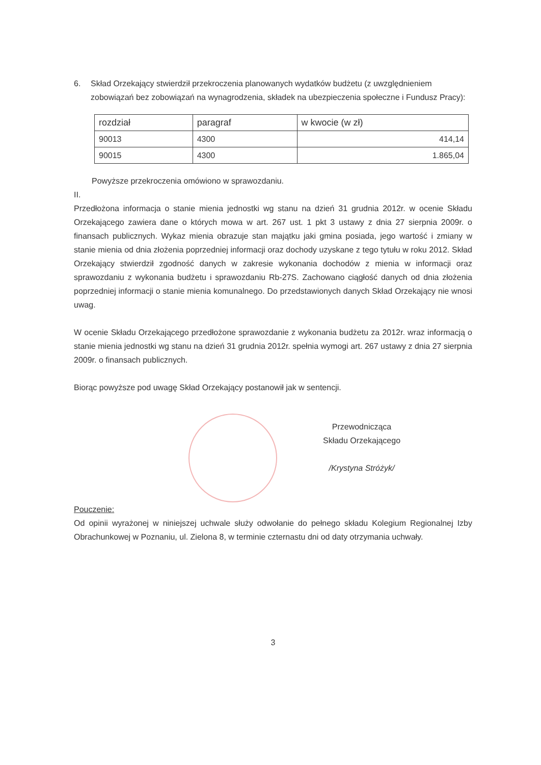6. Skład Orzekający stwierdził przekroczenia planowanych wydatków budżetu (z uwzględnieniem zobowiązań bez zobowiązań na wynagrodzenia, składek na ubezpieczenia społeczne i Fundusz Pracy):
| rozdział | paragraf | w kwocie (w zł) |
| --- | --- | --- |
| 90013 | 4300 | 414,14 |
| 90015 | 4300 | 1.865,04 |
Powyższe przekroczenia omówiono w sprawozdaniu.
II.
Przedłożona informacja o stanie mienia jednostki wg stanu na dzień 31 grudnia 2012r. w ocenie Składu Orzekającego zawiera dane o których mowa w art. 267 ust. 1 pkt 3 ustawy z dnia 27 sierpnia 2009r. o finansach publicznych. Wykaz mienia obrazuje stan majątku jaki gmina posiada, jego wartość i zmiany w stanie mienia od dnia złożenia poprzedniej informacji oraz dochody uzyskane z tego tytułu w roku 2012. Skład Orzekający stwierdził zgodność danych w zakresie wykonania dochodów z mienia w informacji oraz sprawozdaniu z wykonania budżetu i sprawozdaniu Rb-27S. Zachowano ciągłość danych od dnia złożenia poprzedniej informacji o stanie mienia komunalnego. Do przedstawionych danych Skład Orzekający nie wnosi uwag.
W ocenie Składu Orzekającego przedłożone sprawozdanie z wykonania budżetu za 2012r. wraz informacją o stanie mienia jednostki wg stanu na dzień 31 grudnia 2012r. spełnia wymogi art. 267 ustawy z dnia 27 sierpnia 2009r. o finansach publicznych.
Biorąc powyższe pod uwagę Skład Orzekający postanowił jak w sentencji.
Przewodnicząca
Składu Orzekającego
/Krystyna Stróżyk/
Pouczenie:
Od opinii wyrażonej w niniejszej uchwale służy odwołanie do pełnego składu Kolegium Regionalnej Izby Obrachunkowej w Poznaniu, ul. Zielona 8, w terminie czternastu dni od daty otrzymania uchwały.
3